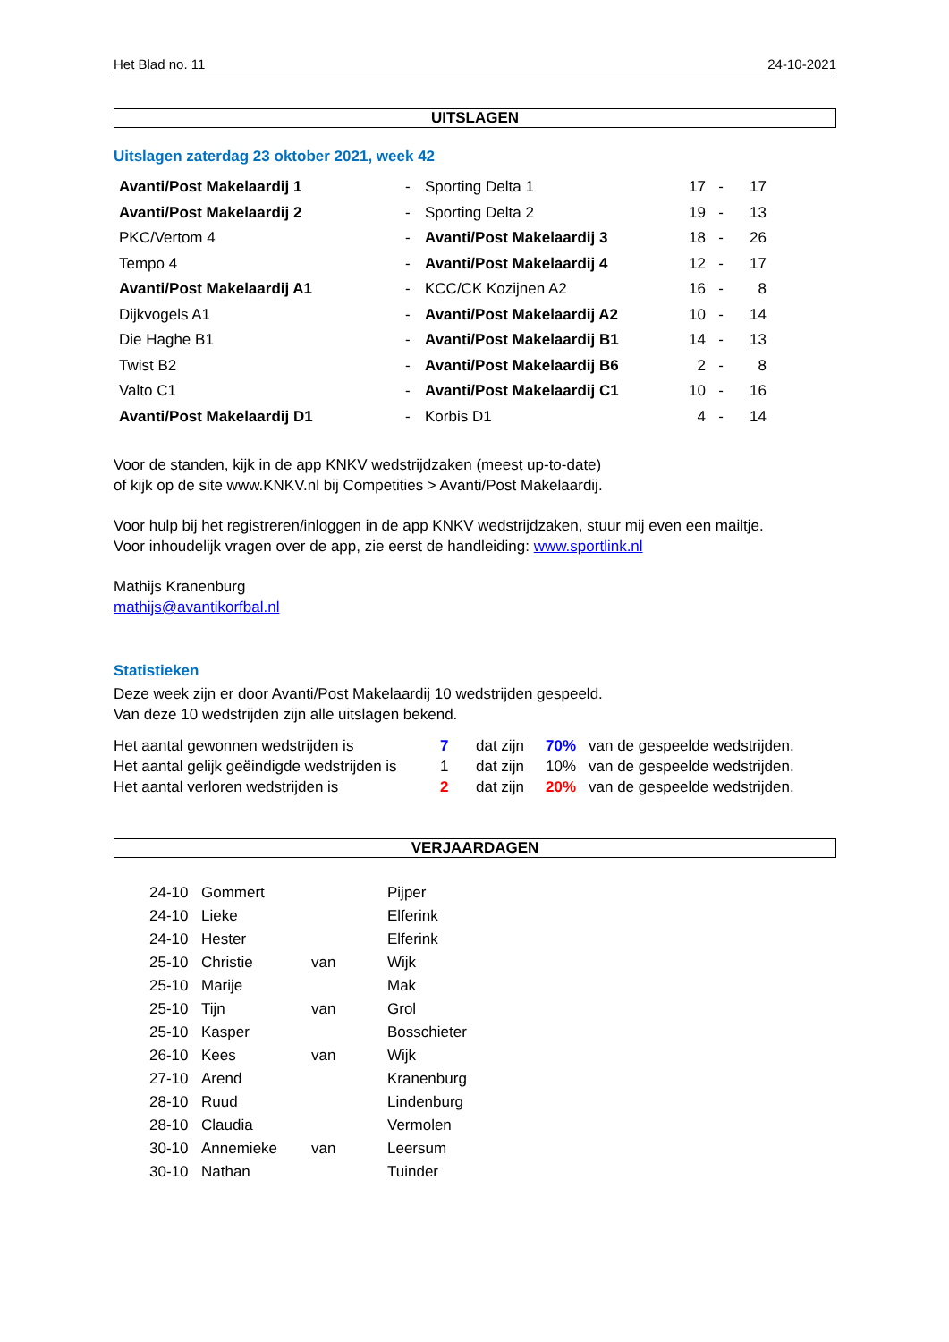Het Blad no. 11 24-10-2021
UITSLAGEN
Uitslagen zaterdag 23 oktober 2021, week 42
| Avanti/Post Makelaardij 1 | - | Sporting Delta 1 | 17 | - | 17 |
| Avanti/Post Makelaardij 2 | - | Sporting Delta 2 | 19 | - | 13 |
| PKC/Vertom 4 | - | Avanti/Post Makelaardij 3 | 18 | - | 26 |
| Tempo 4 | - | Avanti/Post Makelaardij 4 | 12 | - | 17 |
| Avanti/Post Makelaardij A1 | - | KCC/CK Kozijnen A2 | 16 | - | 8 |
| Dijkvogels A1 | - | Avanti/Post Makelaardij A2 | 10 | - | 14 |
| Die Haghe B1 | - | Avanti/Post Makelaardij B1 | 14 | - | 13 |
| Twist B2 | - | Avanti/Post Makelaardij B6 | 2 | - | 8 |
| Valto C1 | - | Avanti/Post Makelaardij C1 | 10 | - | 16 |
| Avanti/Post Makelaardij D1 | - | Korbis D1 | 4 | - | 14 |
Voor de standen, kijk in de app KNKV wedstrijdzaken (meest up-to-date)
of kijk op de site www.KNKV.nl bij Competities > Avanti/Post Makelaardij.
Voor hulp bij het registreren/inloggen in de app KNKV wedstrijdzaken, stuur mij even een mailtje.
Voor inhoudelijk vragen over de app, zie eerst de handleiding: www.sportlink.nl
Mathijs Kranenburg
mathijs@avantikorfbal.nl
Statistieken
Deze week zijn er door Avanti/Post Makelaardij 10 wedstrijden gespeeld.
Van deze 10 wedstrijden zijn alle uitslagen bekend.
| Het aantal gewonnen wedstrijden is | 7 | dat zijn | 70% | van de gespeelde wedstrijden. |
| Het aantal gelijk geëindigde wedstrijden is | 1 | dat zijn | 10% | van de gespeelde wedstrijden. |
| Het aantal verloren wedstrijden is | 2 | dat zijn | 20% | van de gespeelde wedstrijden. |
VERJAARDAGEN
| 24-10 | Gommert | | Pijper |
| 24-10 | Lieke | | Elferink |
| 24-10 | Hester | | Elferink |
| 25-10 | Christie | van | Wijk |
| 25-10 | Marije | | Mak |
| 25-10 | Tijn | van | Grol |
| 25-10 | Kasper | | Bosschieter |
| 26-10 | Kees | van | Wijk |
| 27-10 | Arend | | Kranenburg |
| 28-10 | Ruud | | Lindenburg |
| 28-10 | Claudia | | Vermolen |
| 30-10 | Annemieke | van | Leersum |
| 30-10 | Nathan | | Tuinder |